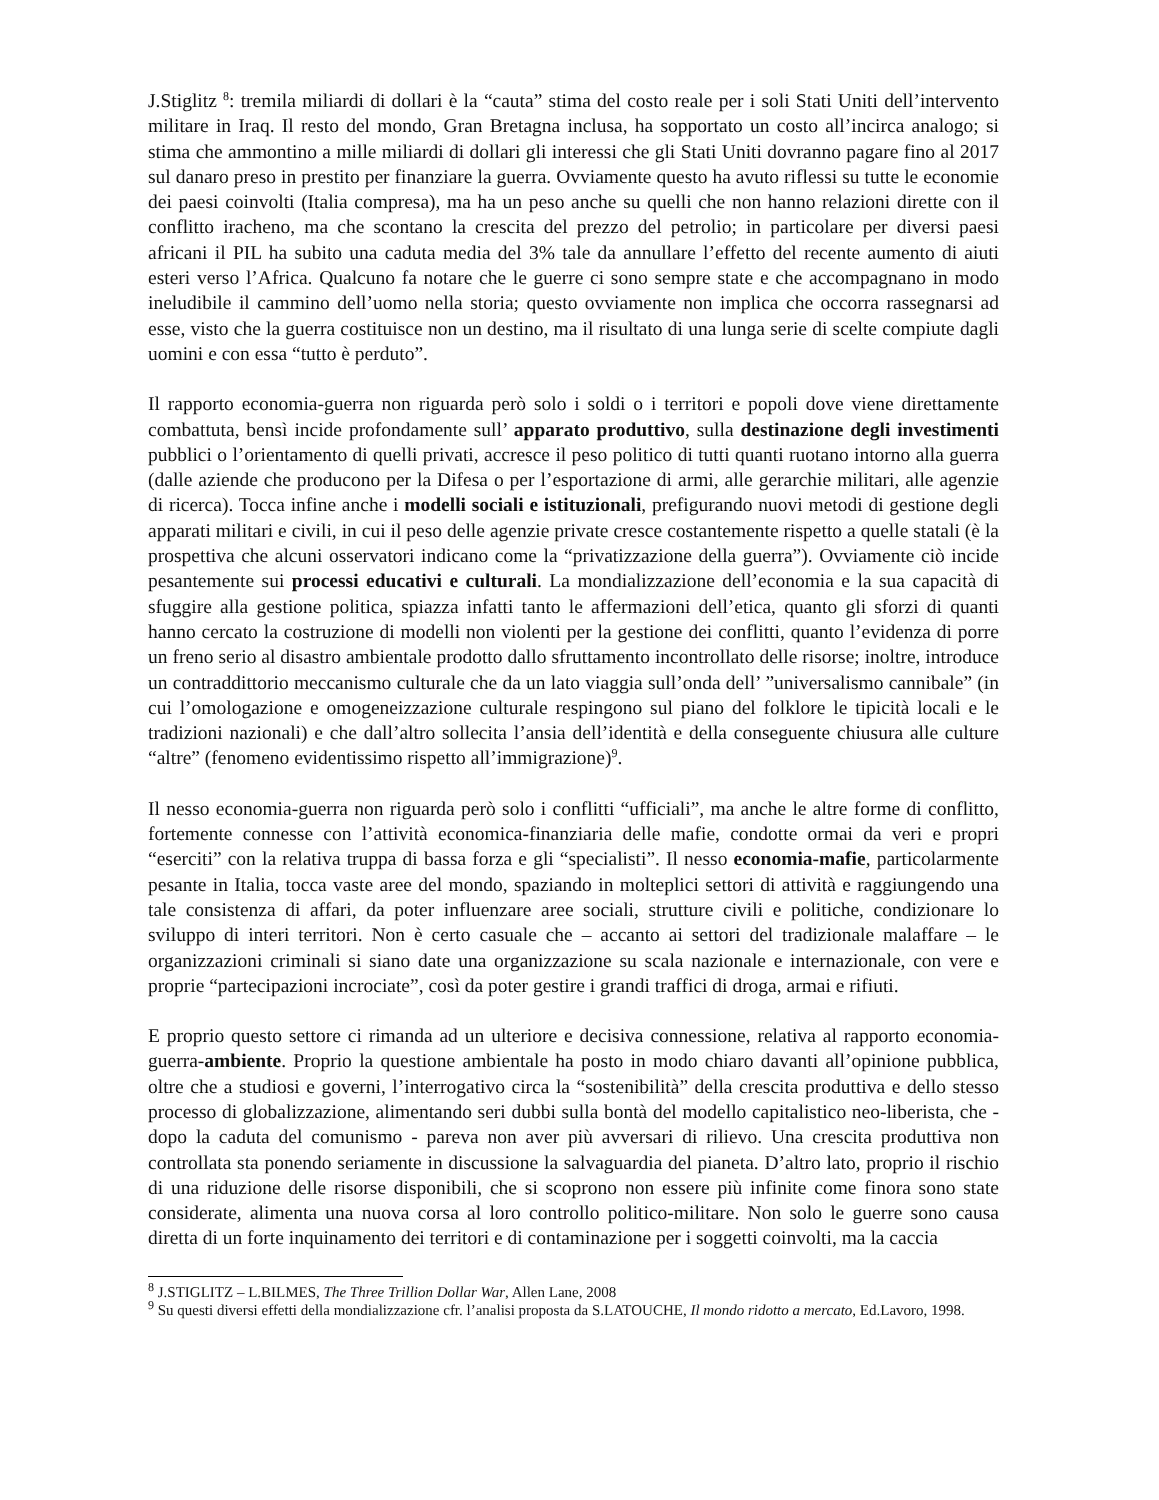J.Stiglitz <sup>8</sup>: tremila miliardi di dollari è la “cauta” stima del costo reale per i soli Stati Uniti dell’intervento militare in Iraq. Il resto del mondo, Gran Bretagna inclusa, ha sopportato un costo all’incirca analogo; si stima che ammontino a mille miliardi di dollari gli interessi che gli Stati Uniti dovranno pagare fino al 2017 sul danaro preso in prestito per finanziare la guerra. Ovviamente questo ha avuto riflessi su tutte le economie dei paesi coinvolti (Italia compresa), ma ha un peso anche su quelli che non hanno relazioni dirette con il conflitto iracheno, ma che scontano la crescita del prezzo del petrolio; in particolare per diversi paesi africani il PIL ha subito una caduta media del 3% tale da annullare l’effetto del recente aumento di aiuti esteri verso l’Africa. Qualcuno fa notare che le guerre ci sono sempre state e che accompagnano in modo ineludibile il cammino dell’uomo nella storia; questo ovviamente non implica che occorra rassegnarsi ad esse, visto che la guerra costituisce non un destino, ma il risultato di una lunga serie di scelte compiute dagli uomini e con essa “tutto è perduto”.
Il rapporto economia-guerra non riguarda però solo i soldi o i territori e popoli dove viene direttamente combattuta, bensì incide profondamente sull’ apparato produttivo, sulla destinazione degli investimenti pubblici o l’orientamento di quelli privati, accresce il peso politico di tutti quanti ruotano intorno alla guerra (dalle aziende che producono per la Difesa o per l’esportazione di armi, alle gerarchie militari, alle agenzie di ricerca). Tocca infine anche i modelli sociali e istituzionali, prefigurando nuovi metodi di gestione degli apparati militari e civili, in cui il peso delle agenzie private cresce costantemente rispetto a quelle statali (è la prospettiva che alcuni osservatori indicano come la “privatizzazione della guerra”). Ovviamente ciò incide pesantemente sui processi educativi e culturali. La mondializzazione dell’economia e la sua capacità di sfuggire alla gestione politica, spiazza infatti tanto le affermazioni dell’etica, quanto gli sforzi di quanti hanno cercato la costruzione di modelli non violenti per la gestione dei conflitti, quanto l’evidenza di porre un freno serio al disastro ambientale prodotto dallo sfruttamento incontrollato delle risorse; inoltre, introduce un contraddittorio meccanismo culturale che da un lato viaggia sull’onda dell’ ”universalismo cannibale” (in cui l’omologazione e omogeneizzazione culturale respingono sul piano del folklore le tipicità locali e le tradizioni nazionali) e che dall’altro sollecita l’ansia dell’identità e della conseguente chiusura alle culture “altre” (fenomeno evidentissimo rispetto all’immigrazione)<sup>9</sup>.
Il nesso economia-guerra non riguarda però solo i conflitti “ufficiali”, ma anche le altre forme di conflitto, fortemente connesse con l’attività economica-finanziaria delle mafie, condotte ormai da veri e propri “eserciti” con la relativa truppa di bassa forza e gli “specialisti”. Il nesso economia-mafie, particolarmente pesante in Italia, tocca vaste aree del mondo, spaziando in molteplici settori di attività e raggiungendo una tale consistenza di affari, da poter influenzare aree sociali, strutture civili e politiche, condizionare lo sviluppo di interi territori. Non è certo casuale che – accanto ai settori del tradizionale malaffare – le organizzazioni criminali si siano date una organizzazione su scala nazionale e internazionale, con vere e proprie “partecipazioni incrociate”, così da poter gestire i grandi traffici di droga, armai e rifiuti.
E proprio questo settore ci rimanda ad un ulteriore e decisiva connessione, relativa al rapporto economia-guerra-ambiente. Proprio la questione ambientale ha posto in modo chiaro davanti all’opinione pubblica, oltre che a studiosi e governi, l’interrogativo circa la “sostenibilità” della crescita produttiva e dello stesso processo di globalizzazione, alimentando seri dubbi sulla bontà del modello capitalistico neo-liberista, che - dopo la caduta del comunismo - pareva non aver più avversari di rilievo. Una crescita produttiva non controllata sta ponendo seriamente in discussione la salvaguardia del pianeta. D’altro lato, proprio il rischio di una riduzione delle risorse disponibili, che si scoprono non essere più infinite come finora sono state considerate, alimenta una nuova corsa al loro controllo politico-militare. Non solo le guerre sono causa diretta di un forte inquinamento dei territori e di contaminazione per i soggetti coinvolti, ma la caccia
<sup>8</sup> J.STIGLITZ – L.BILMES, The Three Trillion Dollar War, Allen Lane, 2008
<sup>9</sup> Su questi diversi effetti della mondializzazione cfr. l’analisi proposta da S.LATOUCHE, Il mondo ridotto a mercato, Ed.Lavoro, 1998.